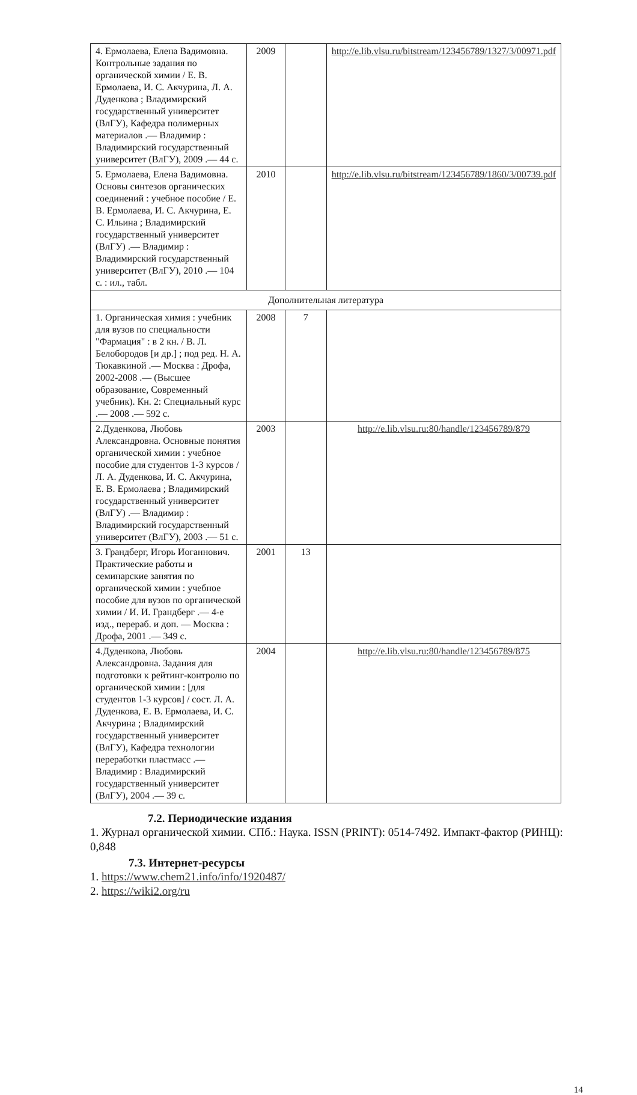| 4. Ермолаева, Елена Вадимовна. Контрольные задания по органической химии / Е. В. Ермолаева, И. С. Акчурина, Л. А. Дуденкова ; Владимирский государственный университет (ВлГУ), Кафедра полимерных материалов .— Владимир : Владимирский государственный университет (ВлГУ), 2009 .— 44 с. | 2009 | | http://e.lib.vlsu.ru/bitstream/123456789/1327/3/00971.pdf |
| 5. Ермолаева, Елена Вадимовна. Основы синтезов органических соединений : учебное пособие / Е. В. Ермолаева, И. С. Акчурина, Е. С. Ильина ; Владимирский государственный университет (ВлГУ) .— Владимир : Владимирский государственный университет (ВлГУ), 2010 .— 104 с. : ил., табл. | 2010 | | http://e.lib.vlsu.ru/bitstream/123456789/1860/3/00739.pdf |
| Дополнительная литература | | | |
| 1. Органическая химия : учебник для вузов по специальности "Фармация" : в 2 кн. / В. Л. Белобородов [и др.] ; под ред. Н. А. Тюкавкиной .— Москва : Дрофа, 2002-2008 .— (Высшее образование, Современный учебник). Кн. 2: Специальный курс .— 2008 .— 592 с. | 2008 | 7 | |
| 2.Дуденкова, Любовь Александровна. Основные понятия органической химии : учебное пособие для студентов 1-3 курсов / Л. А. Дуденкова, И. С. Акчурина, Е. В. Ермолаева ; Владимирский государственный университет (ВлГУ) .— Владимир : Владимирский государственный университет (ВлГУ), 2003 .— 51 с. | 2003 | | http://e.lib.vlsu.ru:80/handle/123456789/879 |
| 3. Грандберг, Игорь Иоганнович. Практические работы и семинарские занятия по органической химии : учебное пособие для вузов по органической химии / И. И. Грандберг .— 4-е изд., перераб. и доп. — Москва : Дрофа, 2001 .— 349 с. | 2001 | 13 | |
| 4.Дуденкова, Любовь Александровна. Задания для подготовки к рейтинг-контролю по органической химии : [для студентов 1-3 курсов] / сост. Л. А. Дуденкова, Е. В. Ермолаева, И. С. Акчурина ; Владимирский государственный университет (ВлГУ), Кафедра технологии переработки пластмасс .— Владимир : Владимирский государственный университет (ВлГУ), 2004 .— 39 с. | 2004 | | http://e.lib.vlsu.ru:80/handle/123456789/875 |
7.2. Периодические издания
1. Журнал органической химии. СПб.: Наука. ISSN (PRINT): 0514-7492. Импакт-фактор (РИНЦ): 0,848
7.3. Интернет-ресурсы
1. https://www.chem21.info/info/1920487/
2. https://wiki2.org/ru
14